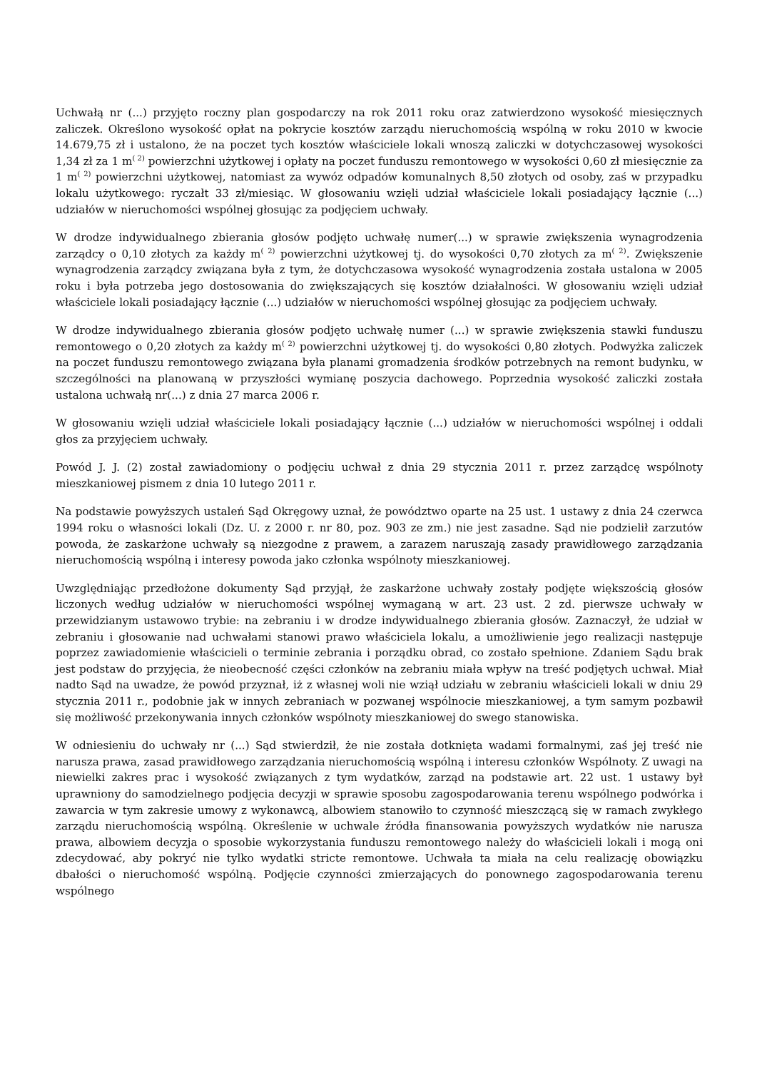Uchwałą nr (...) przyjęto roczny plan gospodarczy na rok 2011 roku oraz zatwierdzono wysokość miesięcznych zaliczek. Określono wysokość opłat na pokrycie kosztów zarządu nieruchomością wspólną w roku 2010 w kwocie 14.679,75 zł i ustalono, że na poczet tych kosztów właściciele lokali wnoszą zaliczki w dotychczasowej wysokości 1,34 zł za 1 m<sup>( 2)</sup> powierzchni użytkowej i opłaty na poczet funduszu remontowego w wysokości 0,60 zł miesięcznie za 1 m<sup>( 2)</sup> powierzchni użytkowej, natomiast za wywóz odpadów komunalnych 8,50 złotych od osoby, zaś w przypadku lokalu użytkowego: ryczałt 33 zł/miesiąc. W głosowaniu wzięli udział właściciele lokali posiadający łącznie (...) udziałów w nieruchomości wspólnej głosując za podjęciem uchwały.
W drodze indywidualnego zbierania głosów podjęto uchwałę numer(...) w sprawie zwiększenia wynagrodzenia zarządcy o 0,10 złotych za każdy m<sup>( 2)</sup> powierzchni użytkowej tj. do wysokości 0,70 złotych za m<sup>( 2)</sup>. Zwiększenie wynagrodzenia zarządcy związana była z tym, że dotychczasowa wysokość wynagrodzenia została ustalona w 2005 roku i była potrzeba jego dostosowania do zwiększających się kosztów działalności. W głosowaniu wzięli udział właściciele lokali posiadający łącznie (...) udziałów w nieruchomości wspólnej głosując za podjęciem uchwały.
W drodze indywidualnego zbierania głosów podjęto uchwałę numer (...) w sprawie zwiększenia stawki funduszu remontowego o 0,20 złotych za każdy m<sup>( 2)</sup> powierzchni użytkowej tj. do wysokości 0,80 złotych. Podwyżka zaliczek na poczet funduszu remontowego związana była planami gromadzenia środków potrzebnych na remont budynku, w szczególności na planowaną w przyszłości wymianę poszycia dachowego. Poprzednia wysokość zaliczki została ustalona uchwałą nr(...) z dnia 27 marca 2006 r.
W głosowaniu wzięli udział właściciele lokali posiadający łącznie (...) udziałów w nieruchomości wspólnej i oddali głos za przyjęciem uchwały.
Powód J. J. (2) został zawiadomiony o podjęciu uchwał z dnia 29 stycznia 2011 r. przez zarządcę wspólnoty mieszkaniowej pismem z dnia 10 lutego 2011 r.
Na podstawie powyższych ustaleń Sąd Okręgowy uznał, że powództwo oparte na 25 ust. 1 ustawy z dnia 24 czerwca 1994 roku o własności lokali (Dz. U. z 2000 r. nr 80, poz. 903 ze zm.) nie jest zasadne. Sąd nie podzielił zarzutów powoda, że zaskarżone uchwały są niezgodne z prawem, a zarazem naruszają zasady prawidłowego zarządzania nieruchomością wspólną i interesy powoda jako członka wspólnoty mieszkaniowej.
Uwzględniając przedłożone dokumenty Sąd przyjął, że zaskarżone uchwały zostały podjęte większością głosów liczonych według udziałów w nieruchomości wspólnej wymaganą w art. 23 ust. 2 zd. pierwsze uchwały w przewidzianym ustawowo trybie: na zebraniu i w drodze indywidualnego zbierania głosów. Zaznaczył, że udział w zebraniu i głosowanie nad uchwałami stanowi prawo właściciela lokalu, a umożliwienie jego realizacji następuje poprzez zawiadomienie właścicieli o terminie zebrania i porządku obrad, co zostało spełnione. Zdaniem Sądu brak jest podstaw do przyjęcia, że nieobecność części członków na zebraniu miała wpływ na treść podjętych uchwał. Miał nadto Sąd na uwadze, że powód przyznał, iż z własnej woli nie wziął udziału w zebraniu właścicieli lokali w dniu 29 stycznia 2011 r., podobnie jak w innych zebraniach w pozwanej wspólnocie mieszkaniowej, a tym samym pozbawił się możliwość przekonywania innych członków wspólnoty mieszkaniowej do swego stanowiska.
W odniesieniu do uchwały nr (...) Sąd stwierdził, że nie została dotknięta wadami formalnymi, zaś jej treść nie narusza prawa, zasad prawidłowego zarządzania nieruchomością wspólną i interesu członków Wspólnoty. Z uwagi na niewielki zakres prac i wysokość związanych z tym wydatków, zarząd na podstawie art. 22 ust. 1 ustawy był uprawniony do samodzielnego podjęcia decyzji w sprawie sposobu zagospodarowania terenu wspólnego podwórka i zawarcia w tym zakresie umowy z wykonawcą, albowiem stanowiło to czynność mieszczącą się w ramach zwykłego zarządu nieruchomością wspólną. Określenie w uchwale źródła finansowania powyższych wydatków nie narusza prawa, albowiem decyzja o sposobie wykorzystania funduszu remontowego należy do właścicieli lokali i mogą oni zdecydować, aby pokryć nie tylko wydatki stricte remontowe. Uchwała ta miała na celu realizację obowiązku dbałości o nieruchomość wspólną. Podjęcie czynności zmierzających do ponownego zagospodarowania terenu wspólnego